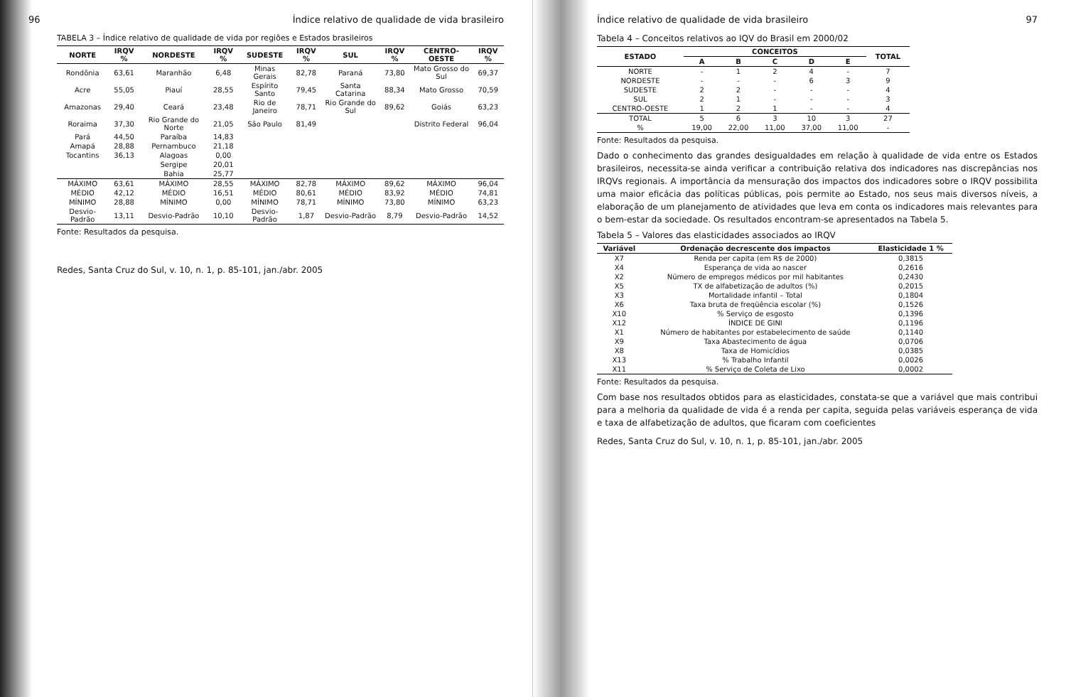96 Índice relativo de qualidade de vida brasileiro
TABELA 3 – Índice relativo de qualidade de vida por regiões e Estados brasileiros
| NORTE | IRQV % | NORDESTE | IRQV % | SUDESTE | IRQV % | SUL | IRQV % | CENTRO-OESTE | IRQV % |
| --- | --- | --- | --- | --- | --- | --- | --- | --- | --- |
| Rondônia | 63,61 | Maranhão | 6,48 | Minas Gerais | 82,78 | Paraná | 73,80 | Mato Grosso do Sul | 69,37 |
| Acre | 55,05 | Piauí | 28,55 | Espírito Santo | 79,45 | Santa Catarina | 88,34 | Mato Grosso | 70,59 |
| Amazonas | 29,40 | Ceará | 23,48 | Rio de Janeiro | 78,71 | Rio Grande do Sul | 89,62 | Goiás | 63,23 |
| Roraima | 37,30 | Rio Grande do Norte | 21,05 | São Paulo | 81,49 | | | Distrito Federal | 96,04 |
| Pará | 44,50 | Paraíba | 14,83 | | | | | | |
| Amapá | 28,88 | Pernambuco | 21,18 | | | | | | |
| Tocantins | 36,13 | Alagoas | 0,00 | | | | | | |
| | | Sergipe | 20,01 | | | | | | |
| | | Bahia | 25,77 | | | | | | |
| MÁXIMO | 63,61 | MÁXIMO | 28,55 | MÁXIMO | 82,78 | MÁXIMO | 89,62 | MÁXIMO | 96,04 |
| MÉDIO | 42,12 | MÉDIO | 16,51 | MÉDIO | 80,61 | MÉDIO | 83,92 | MÉDIO | 74,81 |
| MÍNIMO | 28,88 | MÍNIMO | 0,00 | MÍNIMO | 78,71 | MÍNIMO | 73,80 | MÍNIMO | 63,23 |
| Desvio-Padrão | 13,11 | Desvio-Padrão | 10,10 | Desvio-Padrão | 1,87 | Desvio-Padrão | 8,79 | Desvio-Padrão | 14,52 |
Fonte: Resultados da pesquisa.
Redes, Santa Cruz do Sul, v. 10, n. 1, p. 85-101, jan./abr. 2005
Índice relativo de qualidade de vida brasileiro 97
Tabela 4 – Conceitos relativos ao IQV do Brasil em 2000/02
| ESTADO | CONCEITOS | | | | | TOTAL |
| --- | --- | --- | --- | --- | --- | --- |
| | A | B | C | D | E | |
| NORTE | - | 1 | 2 | 4 | - | 7 |
| NORDESTE | - | - | - | 6 | 3 | 9 |
| SUDESTE | 2 | 2 | - | - | - | 4 |
| SUL | 2 | 1 | - | - | - | 3 |
| CENTRO-OESTE | 1 | 2 | 1 | - | - | 4 |
| TOTAL | 5 | 6 | 3 | 10 | 3 | 27 |
| % | 19,00 | 22,00 | 11,00 | 37,00 | 11,00 | - |
Fonte: Resultados da pesquisa.
Dado o conhecimento das grandes desigualdades em relação à qualidade de vida entre os Estados brasileiros, necessita-se ainda verificar a contribuição relativa dos indicadores nas discrepâncias nos IRQVs regionais. A importância da mensuração dos impactos dos indicadores sobre o IRQV possibilita uma maior eficácia das políticas públicas, pois permite ao Estado, nos seus mais diversos níveis, a elaboração de um planejamento de atividades que leva em conta os indicadores mais relevantes para o bem-estar da sociedade. Os resultados encontram-se apresentados na Tabela 5.
Tabela 5 – Valores das elasticidades associados ao IRQV
| Variável | Ordenação decrescente dos impactos | Elasticidade 1 % |
| --- | --- | --- |
| X7 | Renda per capita (em R$ de 2000) | 0,3815 |
| X4 | Esperança de vida ao nascer | 0,2616 |
| X2 | Número de empregos médicos por mil habitantes | 0,2430 |
| X5 | TX de alfabetização de adultos (%) | 0,2015 |
| X3 | Mortalidade infantil – Total | 0,1804 |
| X6 | Taxa bruta de freqüência escolar (%) | 0,1526 |
| X10 | % Serviço de esgosto | 0,1396 |
| X12 | ÍNDICE DE GINI | 0,1196 |
| X1 | Número de habitantes por estabelecimento de saúde | 0,1140 |
| X9 | Taxa Abastecimento de água | 0,0706 |
| X8 | Taxa de Homicídios | 0,0385 |
| X13 | % Trabalho Infantil | 0,0026 |
| X11 | % Serviço de Coleta de Lixo | 0,0002 |
Fonte: Resultados da pesquisa.
Com base nos resultados obtidos para as elasticidades, constata-se que a variável que mais contribui para a melhoria da qualidade de vida é a renda per capita, seguida pelas variáveis esperança de vida e taxa de alfabetização de adultos, que ficaram com coeficientes
Redes, Santa Cruz do Sul, v. 10, n. 1, p. 85-101, jan./abr. 2005